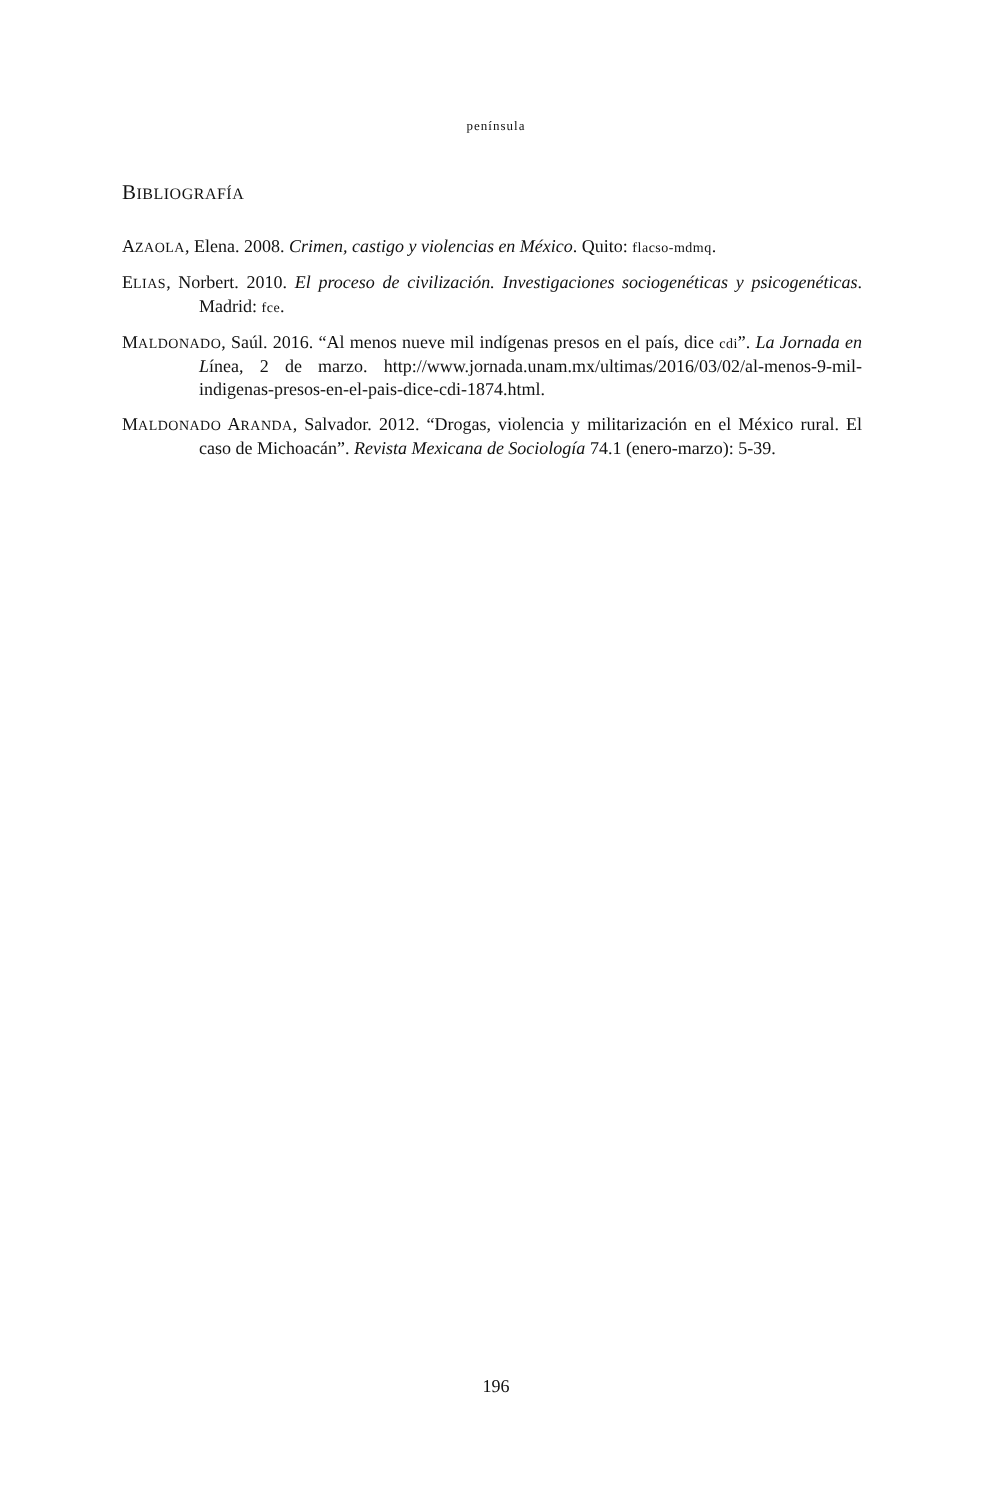península
BIBLIOGRAFÍA
AZAOLA, Elena. 2008. Crimen, castigo y violencias en México. Quito: flacso-mdmq.
ELIAS, Norbert. 2010. El proceso de civilización. Investigaciones sociogenéticas y psicogenéticas. Madrid: fce.
MALDONADO, Saúl. 2016. “Al menos nueve mil indígenas presos en el país, dice cdi”. La Jornada en Línea, 2 de marzo. http://www.jornada.unam.mx/ultimas/2016/03/02/al-menos-9-mil-indigenas-presos-en-el-pais-dice-cdi-1874.html.
MALDONADO ARANDA, Salvador. 2012. “Drogas, violencia y militarización en el México rural. El caso de Michoacán”. Revista Mexicana de Sociología 74.1 (enero-marzo): 5-39.
196